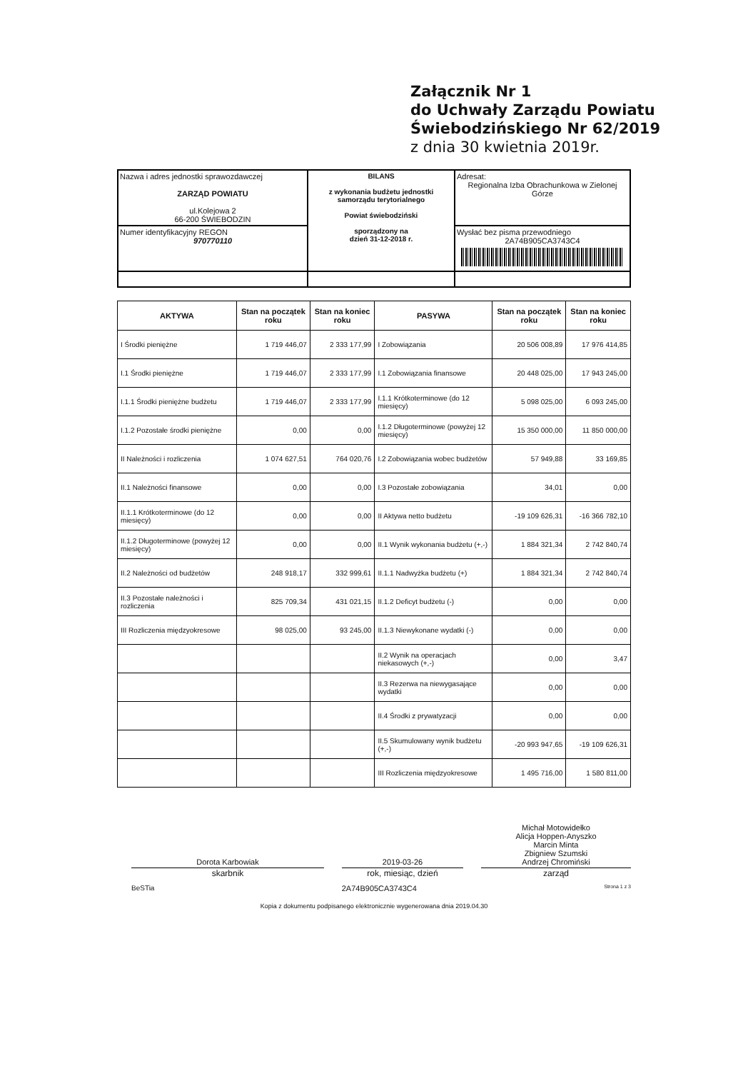Załącznik Nr 1
do Uchwały Zarządu Powiatu
Świebodzińskiego Nr 62/2019
z dnia 30 kwietnia 2019r.
| Nazwa i adres jednostki sprawozdawczej ZARZĄD POWIATU ul.Kolejowa 2 66-200 ŚWIEBODZIN | BILANS z wykonania budżetu jednostki samorządu terytorialnego Powiat świebodziński sporządzony na dzień 31-12-2018 r. | Adresat: Regionalna Izba Obrachunkowa w Zielonej Górze |
| Numer identyfikacyjny REGON 970770110 | | Wysłać bez pisma przewodniego 2A74B905CA3743C4 |
| AKTYWA | Stan na początek roku | Stan na koniec roku | PASYWA | Stan na początek roku | Stan na koniec roku |
| --- | --- | --- | --- | --- | --- |
| I Środki pieniężne | 1 719 446,07 | 2 333 177,99 | I Zobowiązania | 20 506 008,89 | 17 976 414,85 |
| I.1 Środki pieniężne | 1 719 446,07 | 2 333 177,99 | I.1 Zobowiązania finansowe | 20 448 025,00 | 17 943 245,00 |
| I.1.1 Środki pieniężne budżetu | 1 719 446,07 | 2 333 177,99 | I.1.1 Krótkoterminowe (do 12 miesięcy) | 5 098 025,00 | 6 093 245,00 |
| I.1.2 Pozostałe środki pieniężne | 0,00 | 0,00 | I.1.2 Długoterminowe (powyżej 12 miesięcy) | 15 350 000,00 | 11 850 000,00 |
| II Należności i rozliczenia | 1 074 627,51 | 764 020,76 | I.2 Zobowiązania wobec budżetów | 57 949,88 | 33 169,85 |
| II.1 Należności finansowe | 0,00 | 0,00 | I.3 Pozostałe zobowiązania | 34,01 | 0,00 |
| II.1.1 Krótkoterminowe (do 12 miesięcy) | 0,00 | 0,00 | II Aktywa netto budżetu | -19 109 626,31 | -16 366 782,10 |
| II.1.2 Długoterminowe (powyżej 12 miesięcy) | 0,00 | 0,00 | II.1 Wynik wykonania budżetu (+,-) | 1 884 321,34 | 2 742 840,74 |
| II.2 Należności od budżetów | 248 918,17 | 332 999,61 | II.1.1 Nadwyżka budżetu (+) | 1 884 321,34 | 2 742 840,74 |
| II.3 Pozostałe należności i rozliczenia | 825 709,34 | 431 021,15 | II.1.2 Deficyt budżetu (-) | 0,00 | 0,00 |
| III Rozliczenia międzyokresowe | 98 025,00 | 93 245,00 | II.1.3 Niewykonane wydatki (-) | 0,00 | 0,00 |
| | | | II.2 Wynik na operacjach niekasowych (+,-) | 0,00 | 3,47 |
| | | | II.3 Rezerwa na niewygasające wydatki | 0,00 | 0,00 |
| | | | II.4 Środki z prywatyzacji | 0,00 | 0,00 |
| | | | II.5 Skumulowany wynik budżetu (+,-) | -20 993 947,65 | -19 109 626,31 |
| | | | III Rozliczenia międzyokresowe | 1 495 716,00 | 1 580 811,00 |
Dorota Karbowiak
skarbnik
2019-03-26
rok, miesiąc, dzień
Michał Motowidełko
Alicja Hoppen-Anyszko
Marcin Minta
Zbigniew Szumski
Andrzej Chromiński
zarząd
BeSTia 2A74B905CA3743C4 Strona 1 z 3
Kopia z dokumentu podpisanego elektronicznie wygenerowana dnia 2019.04.30